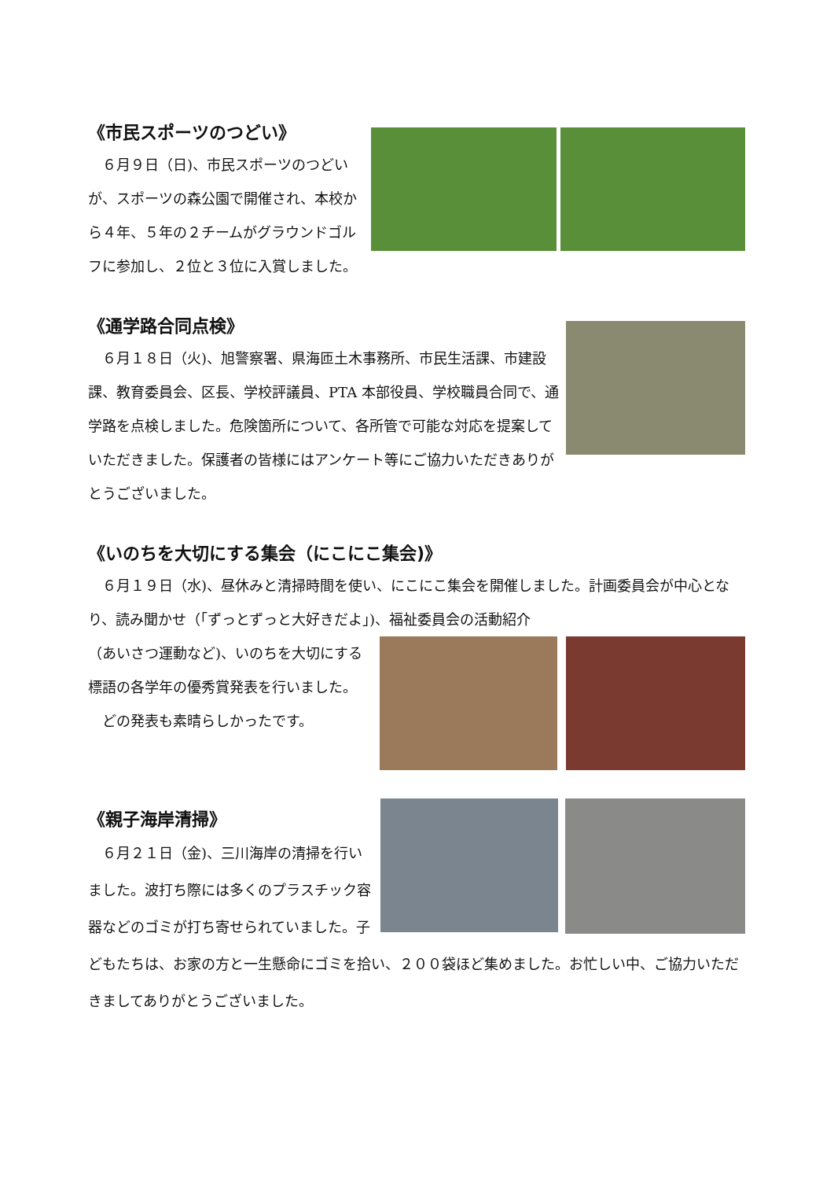《市民スポーツのつどい》
　６月９日（日)、市民スポーツのつどいが、スポーツの森公園で開催され、本校から４年、５年の２チームがグラウンドゴルフに参加し、２位と３位に入賞しました。
《通学路合同点検》
　６月１８日（火)、旭警察署、県海匝土木事務所、市民生活課、市建設課、教育委員会、区長、学校評議員、PTA 本部役員、学校職員合同で、通学路を点検しました。危険箇所について、各所管で可能な対応を提案していただきました。保護者の皆様にはアンケート等にご協力いただきありがとうございました。
《いのちを大切にする集会（にこにこ集会)》
　６月１９日（水)、昼休みと清掃時間を使い、にこにこ集会を開催しました。計画委員会が中心となり、読み聞かせ（「ずっとずっと大好きだよ｣)、福祉委員会の活動紹介
（あいさつ運動など)、いのちを大切にする標語の各学年の優秀賞発表を行いました。
　どの発表も素晴らしかったです。
《親子海岸清掃》
　６月２１日（金)、三川海岸の清掃を行いました。波打ち際には多くのプラスチック容器などのゴミが打ち寄せられていました。子どもたちは、お家の方と一生懸命にゴミを拾い、２００袋ほど集めました。お忙しい中、ご協力いただきましてありがとうございました。